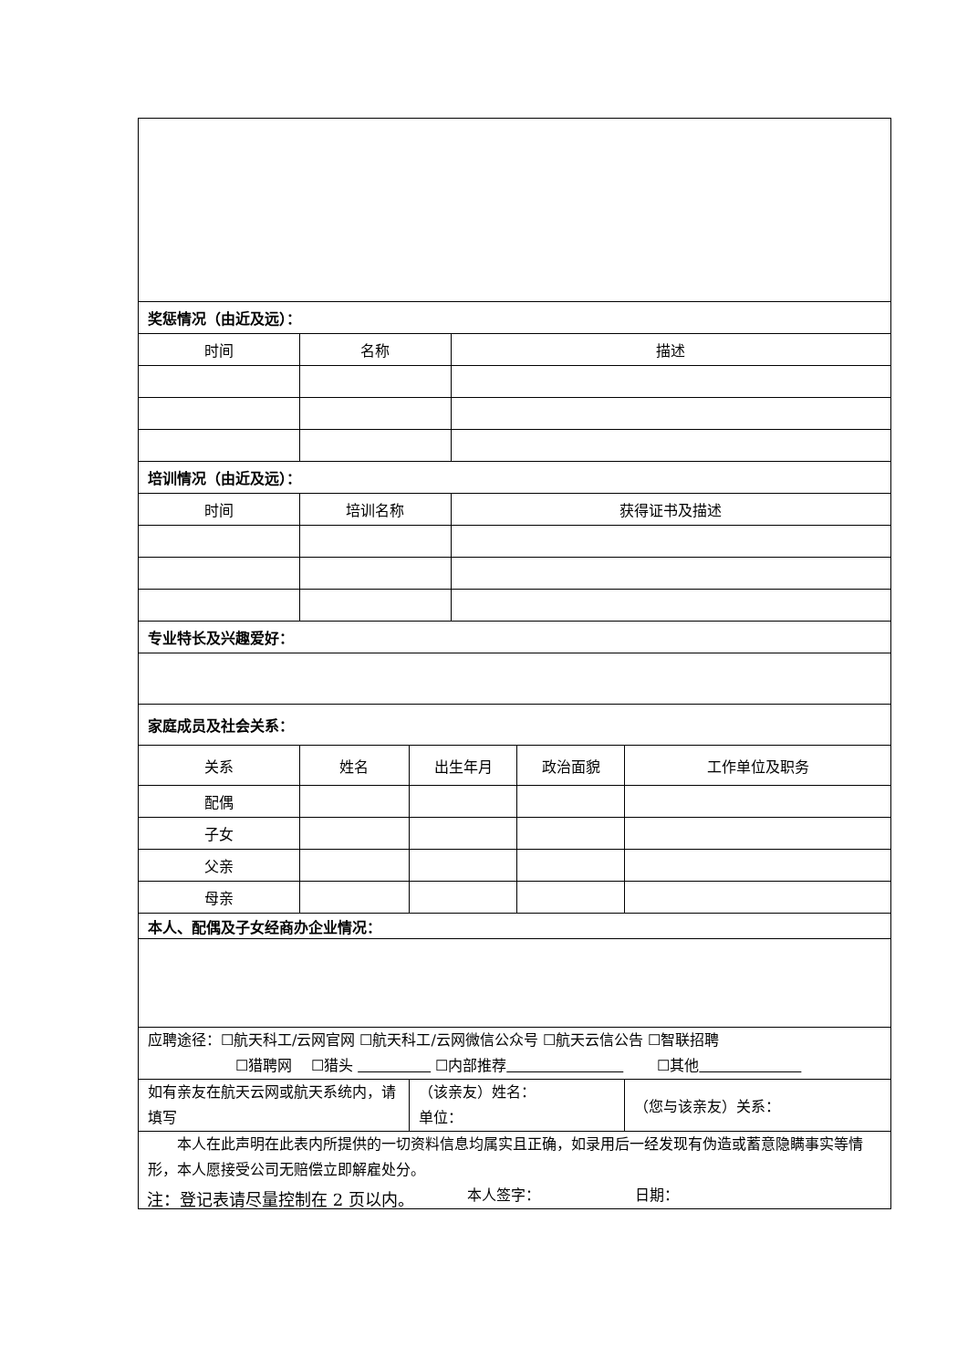| 奖惩情况（由近及远）： | | | | | |
| 时间 | 名称 | | 描述 | | |
| 培训情况（由近及远）： | | | | | |
| 时间 | 培训名称 | | 获得证书及描述 | | |
| 专业特长及兴趣爱好： | | | | | |
| 家庭成员及社会关系： | | | | | |
| 关系 | 姓名 | 出生年月 | | 政治面貌 | 工作单位及职务 |
| 配偶 | | | | | |
| 子女 | | | | | |
| 父亲 | | | | | |
| 母亲 | | | | | |
| 本人、配偶及子女经商办企业情况： | | | | | |
| 应聘途径：☐航天科工/云网官网 ☐航天科工/云网微信公众号 ☐航天云信公告 ☐智联招聘 ☐猎聘网 ☐猎头 ☐内部推荐 ☐其他 | | | | | |
| 如有亲友在航天云网或航天系统内，请填写 | | （该亲友）姓名： 单位： | | | （您与该亲友）关系： |
| 本人在此声明在此表内所提供的一切资料信息均属实且正确，如录用后一经发现有伪造或蓄意隐瞒事实等情形，本人愿接受公司无赔偿立即解雇处分。 本人签字： 日期： | | | | | |
注：登记表请尽量控制在 2 页以内。